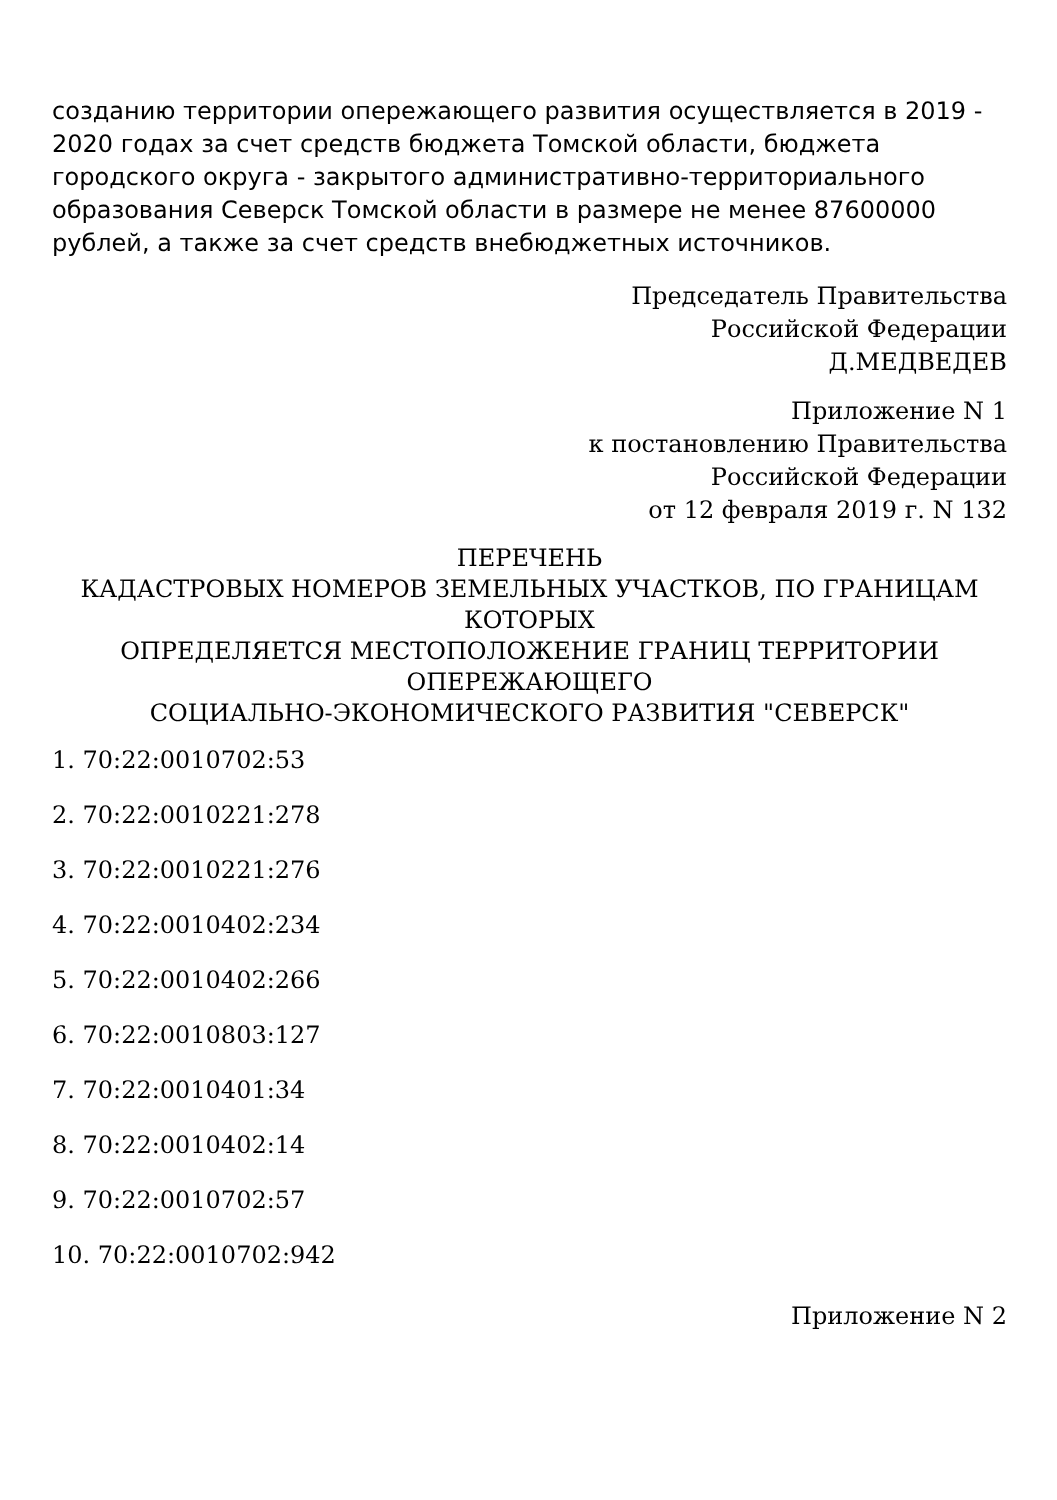созданию территории опережающего развития осуществляется в 2019 - 2020 годах за счет средств бюджета Томской области, бюджета городского округа - закрытого административно-территориального образования Северск Томской области в размере не менее 87600000 рублей, а также за счет средств внебюджетных источников.
Председатель Правительства
Российской Федерации
Д.МЕДВЕДЕВ
Приложение N 1
к постановлению Правительства
Российской Федерации
от 12 февраля 2019 г. N 132
ПЕРЕЧЕНЬ
КАДАСТРОВЫХ НОМЕРОВ ЗЕМЕЛЬНЫХ УЧАСТКОВ, ПО ГРАНИЦАМ КОТОРЫХ
ОПРЕДЕЛЯЕТСЯ МЕСТОПОЛОЖЕНИЕ ГРАНИЦ ТЕРРИТОРИИ ОПЕРЕЖАЮЩЕГО
СОЦИАЛЬНО-ЭКОНОМИЧЕСКОГО РАЗВИТИЯ "СЕВЕРСК"
1. 70:22:0010702:53
2. 70:22:0010221:278
3. 70:22:0010221:276
4. 70:22:0010402:234
5. 70:22:0010402:266
6. 70:22:0010803:127
7. 70:22:0010401:34
8. 70:22:0010402:14
9. 70:22:0010702:57
10. 70:22:0010702:942
Приложение N 2